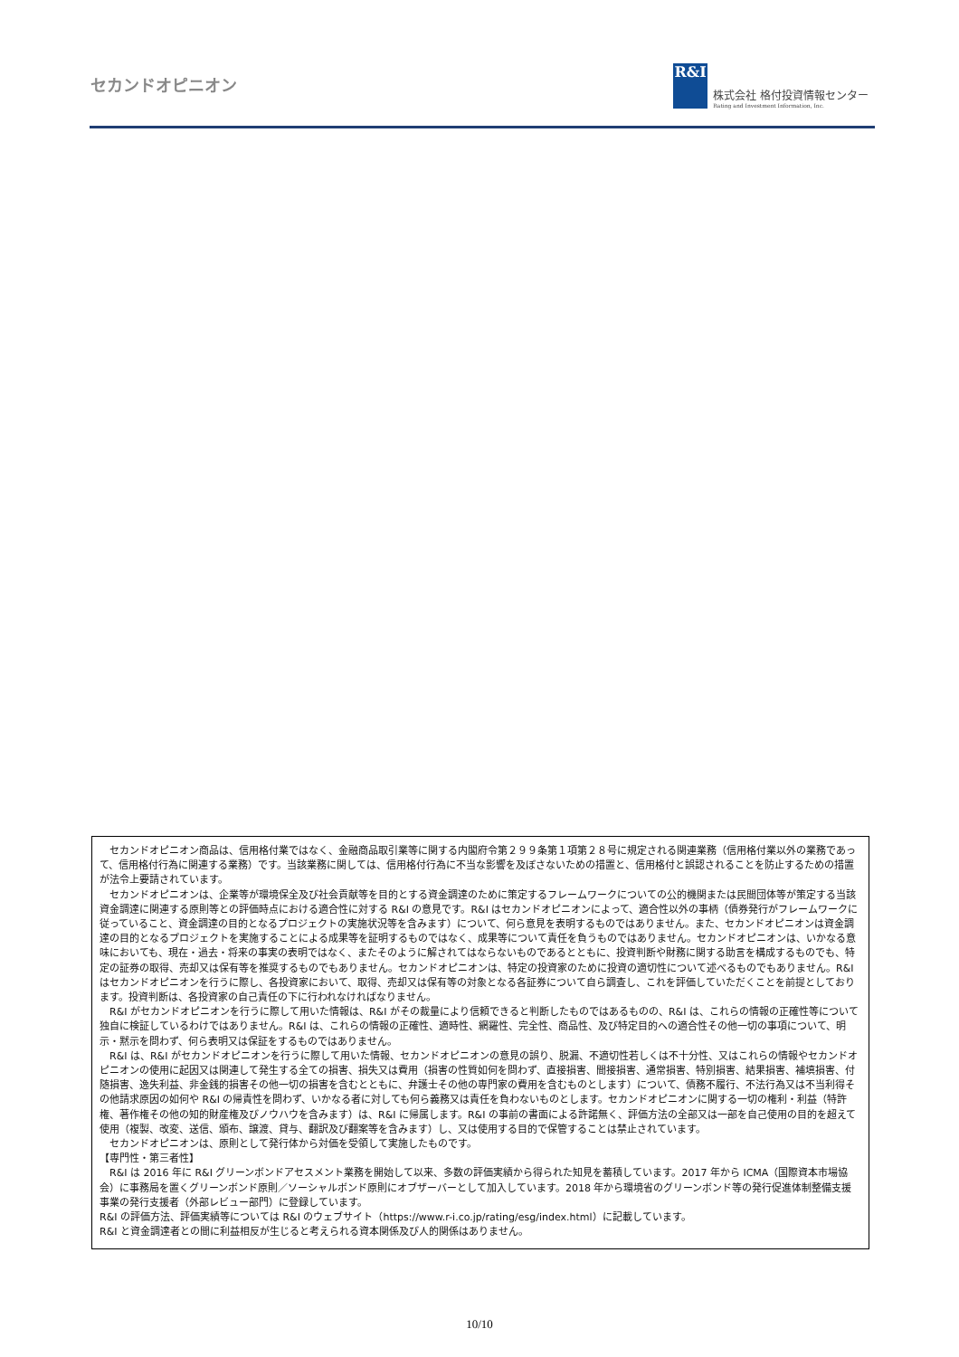セカンドオピニオン
R&I
株式会社 格付投資情報センター
Rating and Investment Information, Inc.
セカンドオピニオン商品は、信用格付業ではなく、金融商品取引業等に関する内閣府令第２９９条第１項第２８号に規定される関連業務（信用格付業以外の業務であって、信用格付行為に関連する業務）です。当該業務に関しては、信用格付行為に不当な影響を及ぼさないための措置と、信用格付と誤認されることを防止するための措置が法令上要請されています。
セカンドオピニオンは、企業等が環境保全及び社会貢献等を目的とする資金調達のために策定するフレームワークについての公的機関または民間団体等が策定する当該資金調達に関連する原則等との評価時点における適合性に対する R&I の意見です。R&I はセカンドオピニオンによって、適合性以外の事柄（債券発行がフレームワークに従っていること、資金調達の目的となるプロジェクトの実施状況等を含みます）について、何ら意見を表明するものではありません。また、セカンドオピニオンは資金調達の目的となるプロジェクトを実施することによる成果等を証明するものではなく、成果等について責任を負うものではありません。セカンドオピニオンは、いかなる意味においても、現在・過去・将来の事実の表明ではなく、またそのように解されてはならないものであるとともに、投資判断や財務に関する助言を構成するものでも、特定の証券の取得、売却又は保有等を推奨するものでもありません。セカンドオピニオンは、特定の投資家のために投資の適切性について述べるものでもありません。R&I はセカンドオピニオンを行うに際し、各投資家において、取得、売却又は保有等の対象となる各証券について自ら調査し、これを評価していただくことを前提としております。投資判断は、各投資家の自己責任の下に行われなければなりません。
R&I がセカンドオピニオンを行うに際して用いた情報は、R&I がその裁量により信頼できると判断したものではあるものの、R&I は、これらの情報の正確性等について独自に検証しているわけではありません。R&I は、これらの情報の正確性、適時性、網羅性、完全性、商品性、及び特定目的への適合性その他一切の事項について、明示・黙示を問わず、何ら表明又は保証をするものではありません。
R&I は、R&I がセカンドオピニオンを行うに際して用いた情報、セカンドオピニオンの意見の誤り、脱漏、不適切性若しくは不十分性、又はこれらの情報やセカンドオピニオンの使用に起因又は関連して発生する全ての損害、損失又は費用（損害の性質如何を問わず、直接損害、間接損害、通常損害、特別損害、結果損害、補填損害、付随損害、逸失利益、非金銭的損害その他一切の損害を含むとともに、弁護士その他の専門家の費用を含むものとします）について、債務不履行、不法行為又は不当利得その他請求原因の如何や R&I の帰責性を問わず、いかなる者に対しても何ら義務又は責任を負わないものとします。セカンドオピニオンに関する一切の権利・利益（特許権、著作権その他の知的財産権及びノウハウを含みます）は、R&I に帰属します。R&I の事前の書面による許諾無く、評価方法の全部又は一部を自己使用の目的を超えて使用（複製、改変、送信、頒布、譲渡、貸与、翻訳及び翻案等を含みます）し、又は使用する目的で保管することは禁止されています。
セカンドオピニオンは、原則として発行体から対価を受領して実施したものです。
【専門性・第三者性】
R&I は 2016 年に R&I グリーンボンドアセスメント業務を開始して以来、多数の評価実績から得られた知見を蓄積しています。2017 年から ICMA（国際資本市場協会）に事務局を置くグリーンボンド原則／ソーシャルボンド原則にオブザーバーとして加入しています。2018 年から環境省のグリーンボンド等の発行促進体制整備支援事業の発行支援者（外部レビュー部門）に登録しています。
R&I の評価方法、評価実績等については R&I のウェブサイト（https://www.r-i.co.jp/rating/esg/index.html）に記載しています。
R&I と資金調達者との間に利益相反が生じると考えられる資本関係及び人的関係はありません。
10/10